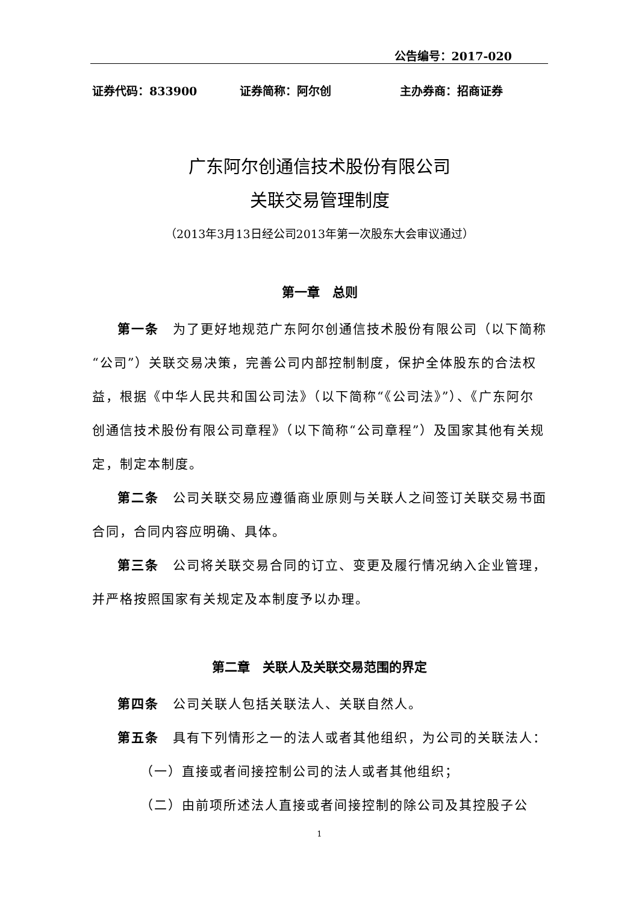公告编号：2017-020
证券代码：833900 证券简称：阿尔创 主办券商：招商证券
广东阿尔创通信技术股份有限公司
关联交易管理制度
（2013年3月13日经公司2013年第一次股东大会审议通过）
第一章　总则
第一条　为了更好地规范广东阿尔创通信技术股份有限公司（以下简称“公司”）关联交易决策，完善公司内部控制制度，保护全体股东的合法权益，根据《中华人民共和国公司法》（以下简称“《公司法》”）、《广东阿尔创通信技术股份有限公司章程》（以下简称“公司章程”）及国家其他有关规定，制定本制度。
第二条　公司关联交易应遵循商业原则与关联人之间签订关联交易书面合同，合同内容应明确、具体。
第三条　公司将关联交易合同的订立、变更及履行情况纳入企业管理，并严格按照国家有关规定及本制度予以办理。
第二章　关联人及关联交易范围的界定
第四条　公司关联人包括关联法人、关联自然人。
第五条　具有下列情形之一的法人或者其他组织，为公司的关联法人：
（一）直接或者间接控制公司的法人或者其他组织；
（二）由前项所述法人直接或者间接控制的除公司及其控股子公
1